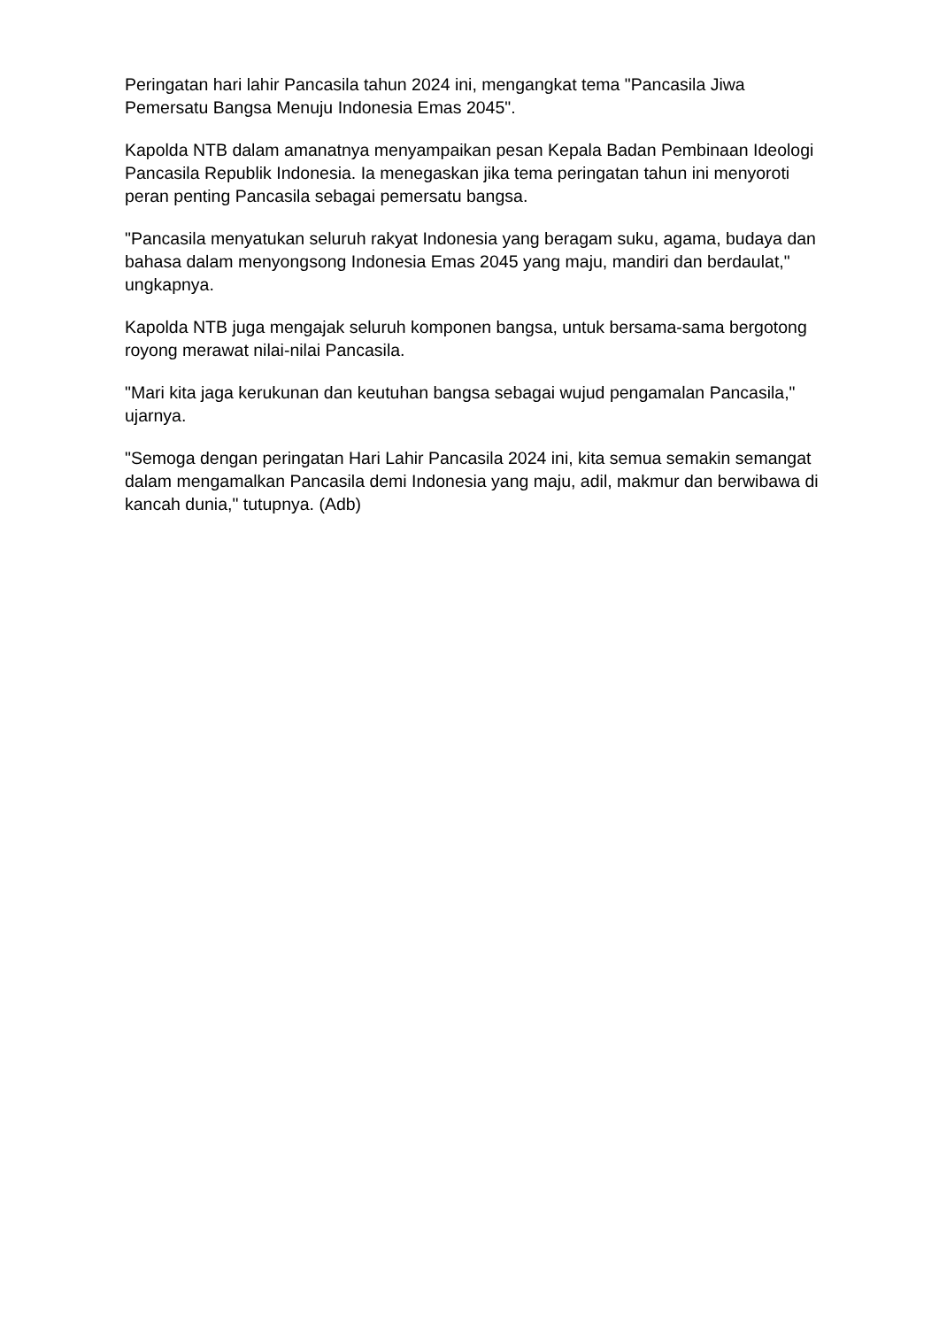Peringatan hari lahir Pancasila tahun 2024 ini, mengangkat tema "Pancasila Jiwa Pemersatu Bangsa Menuju Indonesia Emas 2045".
Kapolda NTB dalam amanatnya menyampaikan pesan Kepala Badan Pembinaan Ideologi Pancasila Republik Indonesia. Ia menegaskan jika tema peringatan tahun ini menyoroti peran penting Pancasila sebagai pemersatu bangsa.
"Pancasila menyatukan seluruh rakyat Indonesia yang beragam suku, agama, budaya dan bahasa dalam menyongsong Indonesia Emas 2045 yang maju, mandiri dan berdaulat," ungkapnya.
Kapolda NTB juga mengajak seluruh komponen bangsa, untuk bersama-sama bergotong royong merawat nilai-nilai Pancasila.
"Mari kita jaga kerukunan dan keutuhan bangsa sebagai wujud pengamalan Pancasila," ujarnya.
"Semoga dengan peringatan Hari Lahir Pancasila 2024 ini, kita semua semakin semangat dalam mengamalkan Pancasila demi Indonesia yang maju, adil, makmur dan berwibawa di kancah dunia," tutupnya. (Adb)